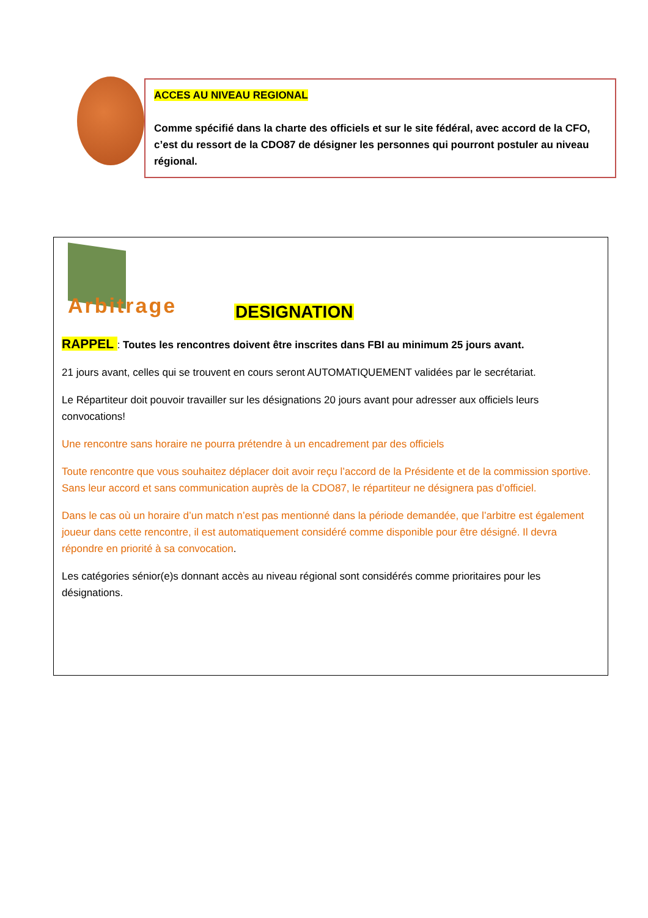ACCES AU NIVEAU REGIONAL
Comme spécifié dans la charte des officiels et sur le site fédéral, avec accord de la CFO, c’est du ressort de la CDO87 de désigner les personnes qui pourront postuler au niveau régional.
Arbitrage
DESIGNATION
RAPPEL : Toutes les rencontres doivent être inscrites dans FBI au minimum 25 jours avant.
21 jours avant, celles qui se trouvent en cours seront AUTOMATIQUEMENT validées par le secrétariat.
Le Répartiteur doit pouvoir travailler sur les désignations 20 jours avant pour adresser aux officiels leurs convocations!
Une rencontre sans horaire ne pourra prétendre à un encadrement par des officiels
Toute rencontre que vous souhaitez déplacer doit avoir reçu l’accord de la Présidente et de la commission sportive. Sans leur accord et sans communication auprès de la CDO87, le répartiteur ne désignera pas d’officiel.
Dans le cas où un horaire d’un match n’est pas mentionné dans la période demandée, que l’arbitre est également joueur dans cette rencontre, il est automatiquement considéré comme disponible pour être désigné. Il devra répondre en priorité à sa convocation.
Les catégories sénior(e)s donnant accès au niveau régional sont considérés comme prioritaires pour les désignations.